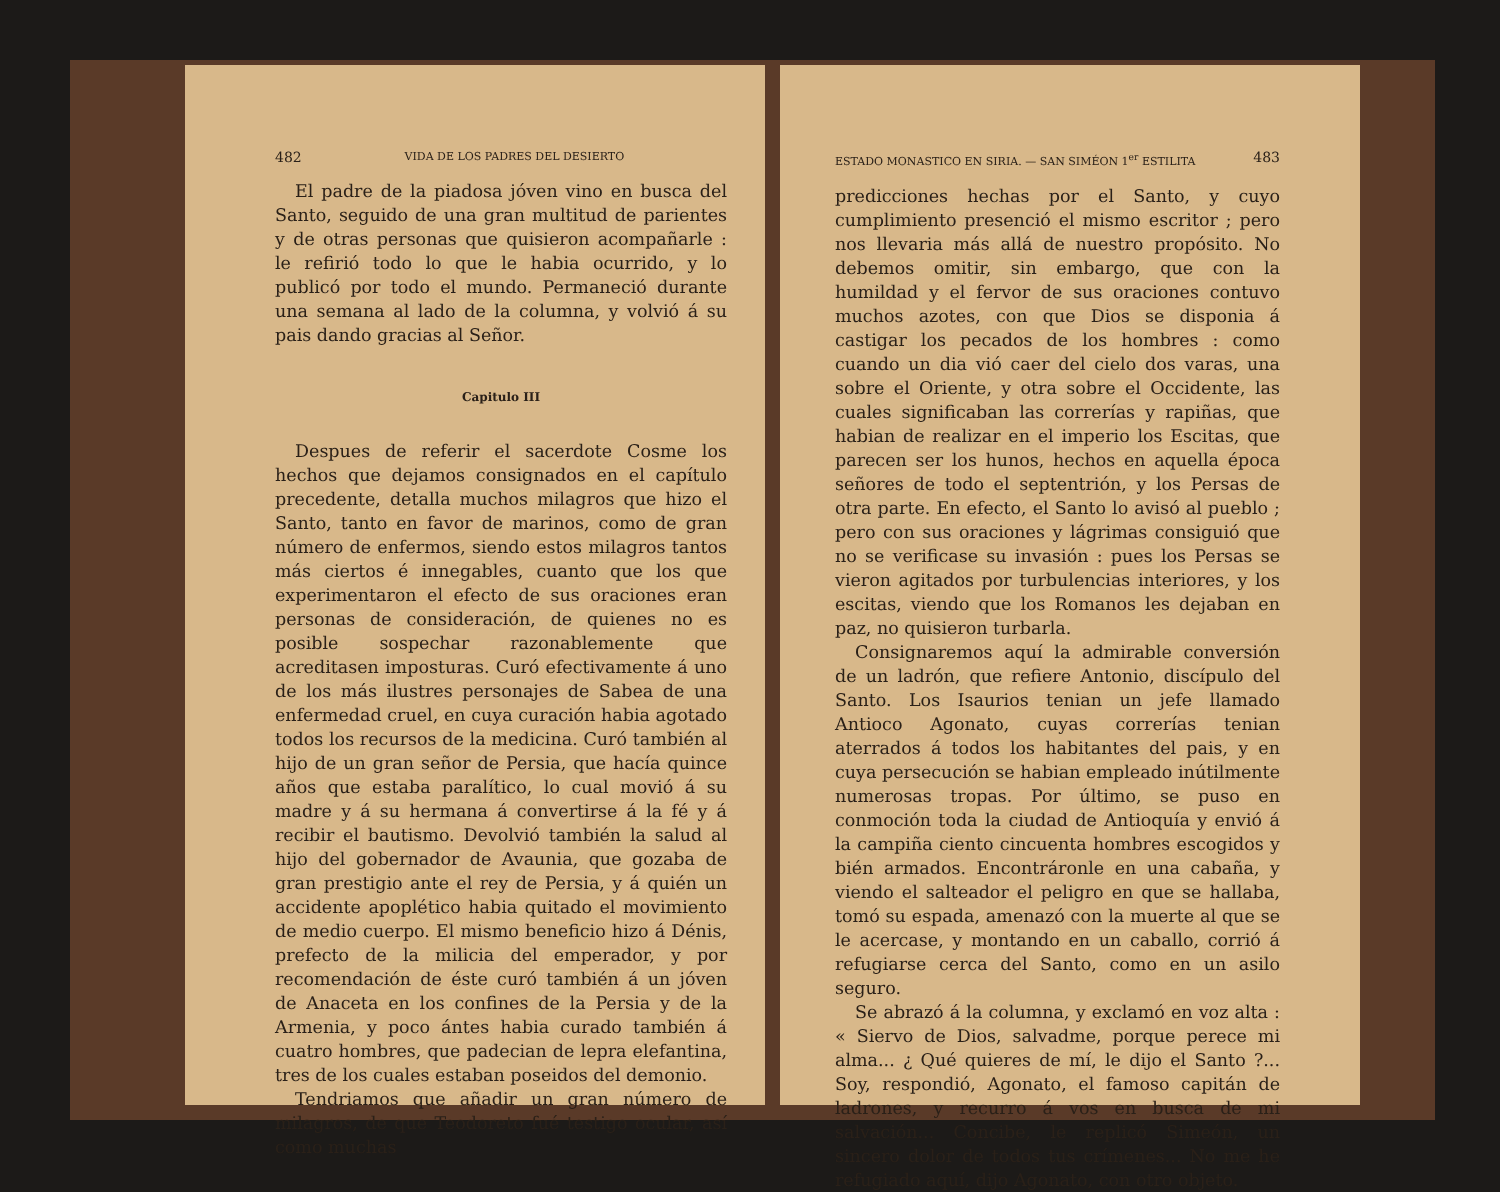482 VIDA DE LOS PADRES DEL DESIERTO
El padre de la piadosa jóven vino en busca del Santo, seguido de una gran multitud de parientes y de otras personas que quisieron acompañarle : le refirió todo lo que le habia ocurrido, y lo publicó por todo el mundo. Permaneció durante una semana al lado de la columna, y volvió á su pais dando gracias al Señor.
Capitulo III
Despues de referir el sacerdote Cosme los hechos que dejamos consignados en el capítulo precedente, detalla muchos milagros que hizo el Santo, tanto en favor de marinos, como de gran número de enfermos, siendo estos milagros tantos más ciertos é innegables, cuanto que los que experimentaron el efecto de sus oraciones eran personas de consideración, de quienes no es posible sospechar razonablemente que acreditasen imposturas. Curó efectivamente á uno de los más ilustres personajes de Sabea de una enfermedad cruel, en cuya curación habia agotado todos los recursos de la medicina. Curó también al hijo de un gran señor de Persia, que hacía quince años que estaba paralítico, lo cual movió á su madre y á su hermana á convertirse á la fé y á recibir el bautismo. Devolvió también la salud al hijo del gobernador de Avaunia, que gozaba de gran prestigio ante el rey de Persia, y á quién un accidente apoplético habia quitado el movimiento de medio cuerpo. El mismo beneficio hizo á Dénis, prefecto de la milicia del emperador, y por recomendación de éste curó también á un jóven de Anaceta en los confines de la Persia y de la Armenia, y poco ántes habia curado también á cuatro hombres, que padecian de lepra elefantina, tres de los cuales estaban poseidos del demonio.
Tendriamos que añadir un gran número de milagros, de que Teodoreto fué testigo ocular, así como muchas
ESTADO MONASTICO EN SIRIA. — SAN SIMÉON 1<sup>er</sup> ESTILITA 483
predicciones hechas por el Santo, y cuyo cumplimiento presenció el mismo escritor ; pero nos llevaria más allá de nuestro propósito. No debemos omitir, sin embargo, que con la humildad y el fervor de sus oraciones contuvo muchos azotes, con que Dios se disponia á castigar los pecados de los hombres : como cuando un dia vió caer del cielo dos varas, una sobre el Oriente, y otra sobre el Occidente, las cuales significaban las correrías y rapiñas, que habian de realizar en el imperio los Escitas, que parecen ser los hunos, hechos en aquella época señores de todo el septentrión, y los Persas de otra parte. En efecto, el Santo lo avisó al pueblo ; pero con sus oraciones y lágrimas consiguió que no se verificase su invasión : pues los Persas se vieron agitados por turbulencias interiores, y los escitas, viendo que los Romanos les dejaban en paz, no quisieron turbarla.
Consignaremos aquí la admirable conversión de un ladrón, que refiere Antonio, discípulo del Santo. Los Isaurios tenian un jefe llamado Antioco Agonato, cuyas correrías tenian aterrados á todos los habitantes del pais, y en cuya persecución se habian empleado inútilmente numerosas tropas. Por último, se puso en conmoción toda la ciudad de Antioquía y envió á la campiña ciento cincuenta hombres escogidos y bién armados. Encontráronle en una cabaña, y viendo el salteador el peligro en que se hallaba, tomó su espada, amenazó con la muerte al que se le acercase, y montando en un caballo, corrió á refugiarse cerca del Santo, como en un asilo seguro.
Se abrazó á la columna, y exclamó en voz alta : « Siervo de Dios, salvadme, porque perece mi alma... ¿ Qué quieres de mí, le dijo el Santo ?... Soy, respondió, Agonato, el famoso capitán de ladrones, y recurro á vos en busca de mi salvación... Concibe, le replicó Simeón, un sincero dolor de todos tus crímenes... No me he refugiado aquí, dijo Agonato, con otro objeto.